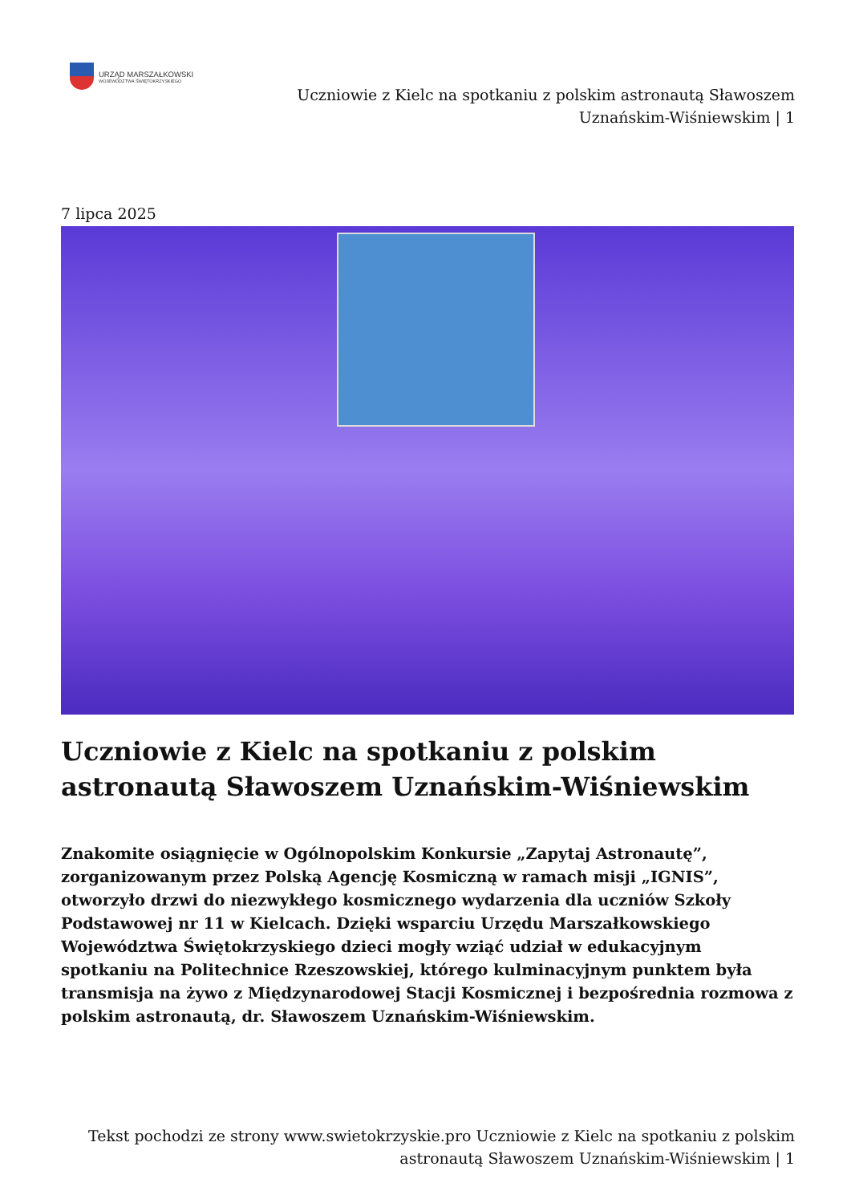URZĄD MARSZAŁKOWSKI
WOJEWÓDZTWA ŚWIĘTOKRZYSKIEGO
Uczniowie z Kielc na spotkaniu z polskim astronautą Sławoszem
Uznańskim-Wiśniewskim | 1
7 lipca 2025
Uczniowie z Kielc na spotkaniu z polskim astronautą Sławoszem Uznańskim-Wiśniewskim
Znakomite osiągnięcie w Ogólnopolskim Konkursie „Zapytaj Astronautę”, zorganizowanym przez Polską Agencję Kosmiczną w ramach misji „IGNIS”, otworzyło drzwi do niezwykłego kosmicznego wydarzenia dla uczniów Szkoły Podstawowej nr 11 w Kielcach. Dzięki wsparciu Urzędu Marszałkowskiego Województwa Świętokrzyskiego dzieci mogły wziąć udział w edukacyjnym spotkaniu na Politechnice Rzeszowskiej, którego kulminacyjnym punktem była transmisja na żywo z Międzynarodowej Stacji Kosmicznej i bezpośrednia rozmowa z polskim astronautą, dr. Sławoszem Uznańskim-Wiśniewskim.
Tekst pochodzi ze strony www.swietokrzyskie.pro Uczniowie z Kielc na spotkaniu z polskim
astronautą Sławoszem Uznańskim-Wiśniewskim | 1